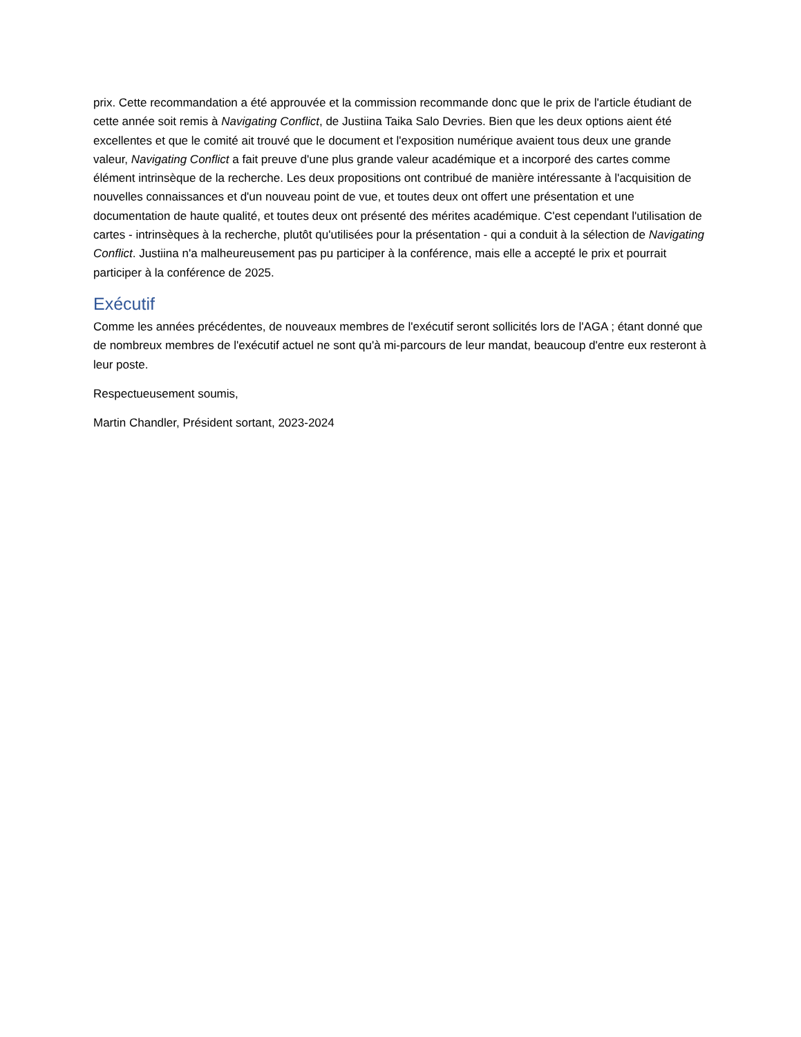prix. Cette recommandation a été approuvée et la commission recommande donc que le prix de l'article étudiant de cette année soit remis à Navigating Conflict, de Justiina Taika Salo Devries. Bien que les deux options aient été excellentes et que le comité ait trouvé que le document et l'exposition numérique avaient tous deux une grande valeur, Navigating Conflict a fait preuve d'une plus grande valeur académique et a incorporé des cartes comme élément intrinsèque de la recherche. Les deux propositions ont contribué de manière intéressante à l'acquisition de nouvelles connaissances et d'un nouveau point de vue, et toutes deux ont offert une présentation et une documentation de haute qualité, et toutes deux ont présenté des mérites académique. C'est cependant l'utilisation de cartes - intrinsèques à la recherche, plutôt qu'utilisées pour la présentation - qui a conduit à la sélection de Navigating Conflict. Justiina n'a malheureusement pas pu participer à la conférence, mais elle a accepté le prix et pourrait participer à la conférence de 2025.
Exécutif
Comme les années précédentes, de nouveaux membres de l'exécutif seront sollicités lors de l'AGA ; étant donné que de nombreux membres de l'exécutif actuel ne sont qu'à mi-parcours de leur mandat, beaucoup d'entre eux resteront à leur poste.
Respectueusement soumis,
Martin Chandler, Président sortant, 2023-2024